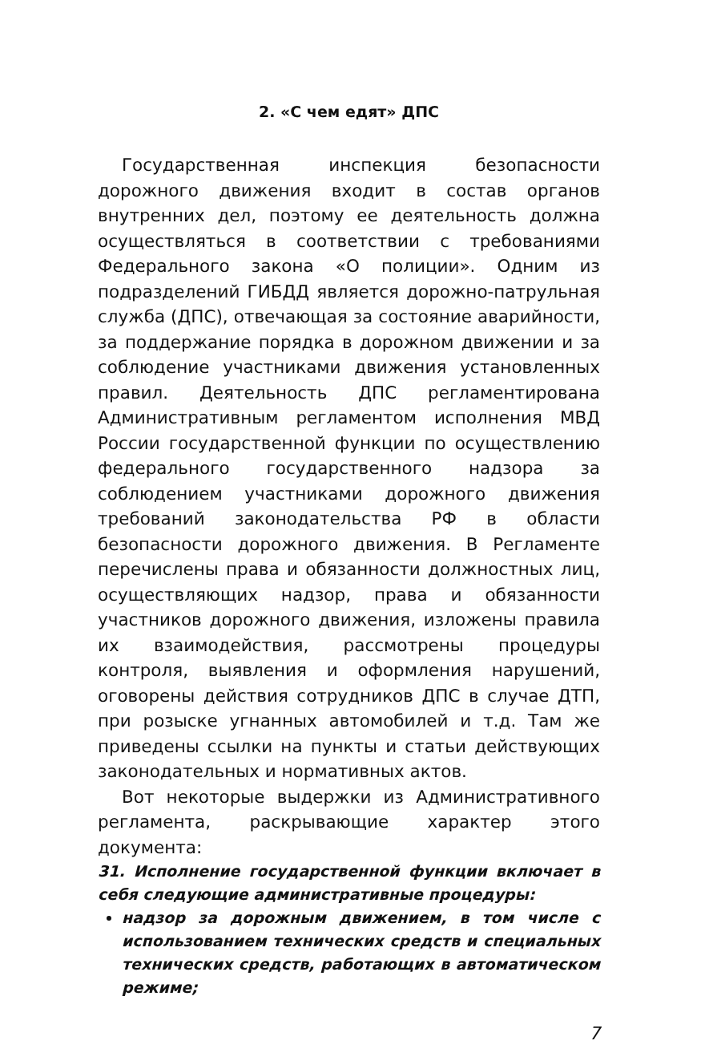2. «С чем едят» ДПС
Государственная инспекция безопасности дорожного движения входит в состав органов внутренних дел, поэтому ее деятельность должна осуществляться в соответствии с требованиями Федерального закона «О полиции». Одним из подразделений ГИБДД является дорожно-патрульная служба (ДПС), отвечающая за состояние аварийности, за поддержание порядка в дорожном движении и за соблюдение участниками движения установленных правил. Деятельность ДПС регламентирована Административным регламентом исполнения МВД России государственной функции по осуществлению федерального государственного надзора за соблюдением участниками дорожного движения требований законодательства РФ в области безопасности дорожного движения. В Регламенте перечислены права и обязанности должностных лиц, осуществляющих надзор, права и обязанности участников дорожного движения, изложены правила их взаимодействия, рассмотрены процедуры контроля, выявления и оформления нарушений, оговорены действия сотрудников ДПС в случае ДТП, при розыске угнанных автомобилей и т.д. Там же приведены ссылки на пункты и статьи действующих законодательных и нормативных актов.
Вот некоторые выдержки из Административного регламента, раскрывающие характер этого документа:
31. Исполнение государственной функции включает в себя следующие административные процедуры:
надзор за дорожным движением, в том числе с использованием технических средств и специальных технических средств, работающих в автоматическом режиме;
7